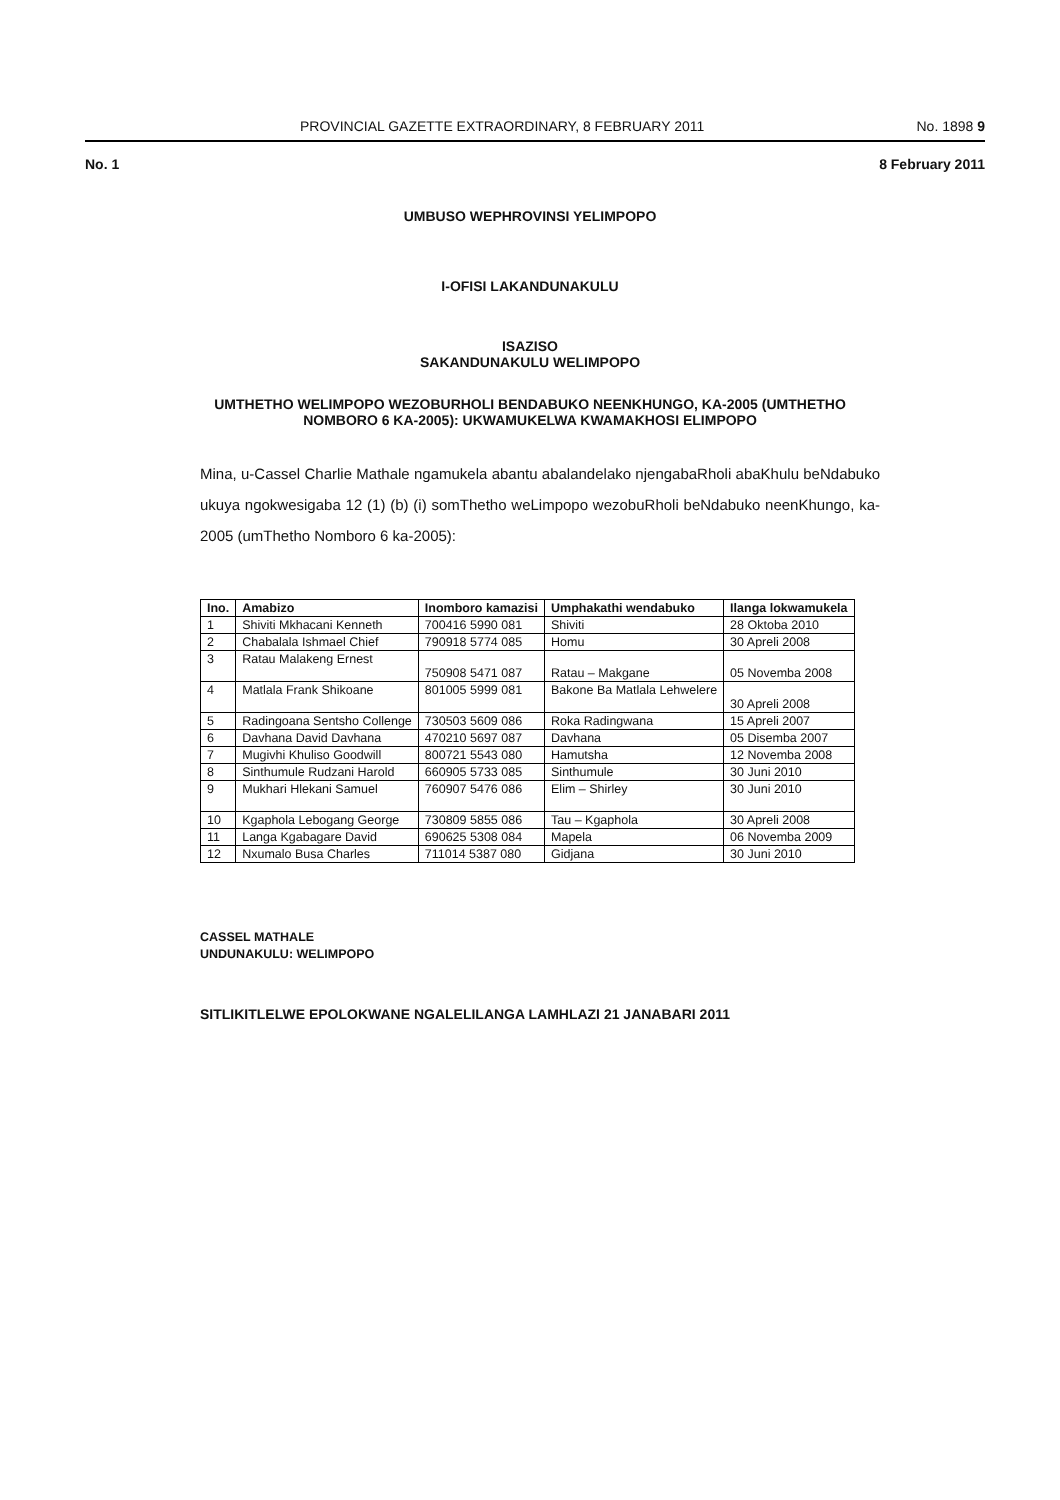PROVINCIAL GAZETTE EXTRAORDINARY, 8 FEBRUARY 2011 No. 1898 9
No. 1 8 February 2011
UMBUSO WEPHROVINSI YELIMPOPO
I-OFISI LAKANDUNAKULU
ISAZISO
SAKANDUNAKULU WELIMPOPO
UMTHETHO WELIMPOPO WEZOBURHOLI BENDABUKO NEENKHUNGO, KA-2005 (UMTHETHO NOMBORO 6 KA-2005): UKWAMUKELWA KWAMAKHOSI ELIMPOPO
Mina, u-Cassel Charlie Mathale ngamukela abantu abalandelako njengabaRholi abaKhulu beNdabuko ukuya ngokwesigaba 12 (1) (b) (i) somThetho weLimpopo wezobuRholi beNdabuko neenKhungo, ka-2005 (umThetho Nomboro 6 ka-2005):
| Ino. | Amabizo | Inomboro kamazisi | Umphakathi wendabuko | Ilanga lokwamukela |
| --- | --- | --- | --- | --- |
| 1 | Shiviti Mkhacani Kenneth | 700416 5990 081 | Shiviti | 28 Oktoba 2010 |
| 2 | Chabalala Ishmael Chief | 790918 5774 085 | Homu | 30 Apreli 2008 |
| 3 | Ratau Malakeng Ernest | 750908 5471 087 | Ratau – Makgane | 05 Novemba 2008 |
| 4 | Matlala Frank Shikoane | 801005 5999 081 | Bakone Ba Matlala Lehwelere | 30 Apreli 2008 |
| 5 | Radingoana Sentsho Collenge | 730503 5609 086 | Roka Radingwana | 15 Apreli 2007 |
| 6 | Davhana David Davhana | 470210 5697 087 | Davhana | 05 Disemba 2007 |
| 7 | Mugivhi Khuliso Goodwill | 800721 5543 080 | Hamutsha | 12 Novemba 2008 |
| 8 | Sinthumule Rudzani Harold | 660905 5733 085 | Sinthumule | 30 Juni 2010 |
| 9 | Mukhari Hlekani Samuel | 760907 5476 086 | Elim – Shirley | 30 Juni 2010 |
| 10 | Kgaphola Lebogang George | 730809 5855 086 | Tau – Kgaphola | 30 Apreli 2008 |
| 11 | Langa Kgabagare David | 690625 5308 084 | Mapela | 06 Novemba 2009 |
| 12 | Nxumalo Busa Charles | 711014 5387 080 | Gidjana | 30 Juni 2010 |
CASSEL MATHALE
UNDUNAKULU: WELIMPOPO
SITLIKITLELWE EPOLOKWANE NGALELILANGA LAMHLAZI 21 JANABARI 2011